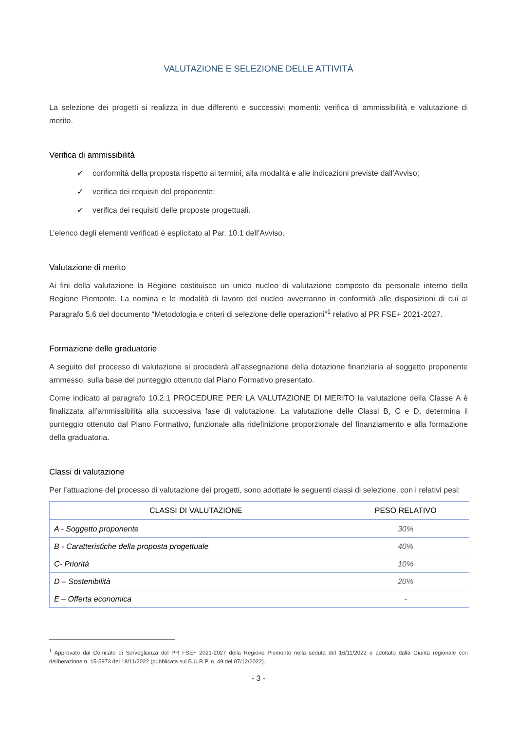VALUTAZIONE E SELEZIONE DELLE ATTIVITÀ
La selezione dei progetti si realizza in due differenti e successivi momenti: verifica di ammissibilità e valutazione di merito.
Verifica di ammissibilità
✓ conformità della proposta rispetto ai termini, alla modalità e alle indicazioni previste dall’Avviso;
✓ verifica dei requisiti del proponente;
✓ verifica dei requisiti delle proposte progettuali.
L’elenco degli elementi verificati è esplicitato al Par. 10.1 dell’Avviso.
Valutazione di merito
Ai fini della valutazione la Regione costituisce un unico nucleo di valutazione composto da personale interno della Regione Piemonte. La nomina e le modalità di lavoro del nucleo avverranno in conformità alle disposizioni di cui al Paragrafo 5.6 del documento “Metodologia e criteri di selezione delle operazioni”<sup>1</sup> relativo al PR FSE+ 2021-2027.
Formazione delle graduatorie
A seguito del processo di valutazione si procederà all’assegnazione della dotazione finanziaria al soggetto proponente ammesso, sulla base del punteggio ottenuto dal Piano Formativo presentato.
Come indicato al paragrafo 10.2.1 PROCEDURE PER LA VALUTAZIONE DI MERITO la valutazione della Classe A è finalizzata all’ammissibilità alla successiva fase di valutazione. La valutazione delle Classi B, C e D, determina il punteggio ottenuto dal Piano Formativo, funzionale alla ridefinizione proporzionale del finanziamento e alla formazione della graduatoria.
Classi di valutazione
Per l’attuazione del processo di valutazione dei progetti, sono adottate le seguenti classi di selezione, con i relativi pesi:
| CLASSI DI VALUTAZIONE | PESO RELATIVO |
| --- | --- |
| A - Soggetto proponente | 30% |
| B - Caratteristiche della proposta progettuale | 40% |
| C- Priorità | 10% |
| D – Sostenibilità | 20% |
| E – Offerta economica | - |
<sup>1</sup> Approvato dal Comitato di Sorveglianza del PR FSE+ 2021-2027 della Regione Piemonte nella seduta del 16/11/2022 e adottato dalla Giunta regionale con deliberazione n. 15-5973 del 18/11/2022 (pubblicata sul B.U.R.P. n. 49 del 07/12/2022).
- 3 -